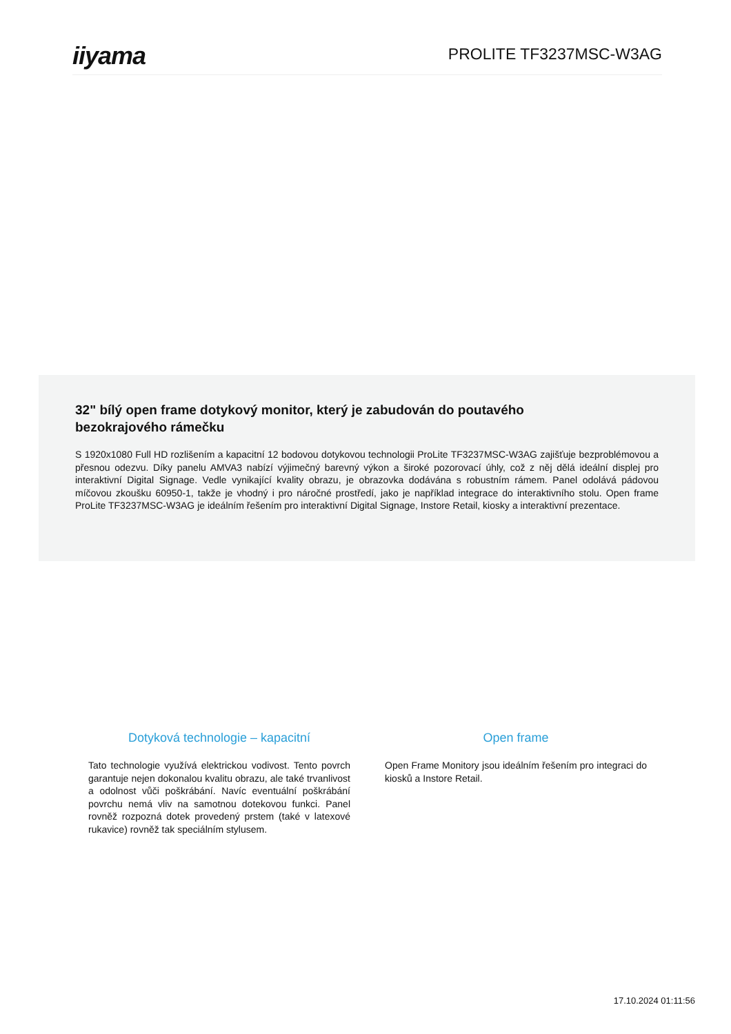iiyama
PROLITE TF3237MSC-W3AG
32" bílý open frame dotykový monitor, který je zabudován do poutavého bezokrajového rámečku
S 1920x1080 Full HD rozlišením a kapacitní 12 bodovou dotykovou technologii ProLite TF3237MSC-W3AG zajišťuje bezproblémovou a přesnou odezvu. Díky panelu AMVA3 nabízí výjimečný barevný výkon a široké pozorovací úhly, což z něj dělá ideální displej pro interaktivní Digital Signage. Vedle vynikající kvality obrazu, je obrazovka dodávána s robustním rámem. Panel odolává pádovou míčovou zkoušku 60950-1, takže je vhodný i pro náročné prostředí, jako je například integrace do interaktivního stolu. Open frame ProLite TF3237MSC-W3AG je ideálním řešením pro interaktivní Digital Signage, Instore Retail, kiosky a interaktivní prezentace.
Dotyková technologie – kapacitní
Tato technologie využívá elektrickou vodivost. Tento povrch garantuje nejen dokonalou kvalitu obrazu, ale také trvanlivost a odolnost vůči poškrábání. Navíc eventuální poškrábání povrchu nemá vliv na samotnou dotekovou funkci. Panel rovněž rozpozná dotek provedený prstem (také v latexové rukavice) rovněž tak speciálním stylusem.
Open frame
Open Frame Monitory jsou ideálním řešením pro integraci do kiosků a Instore Retail.
17.10.2024 01:11:56